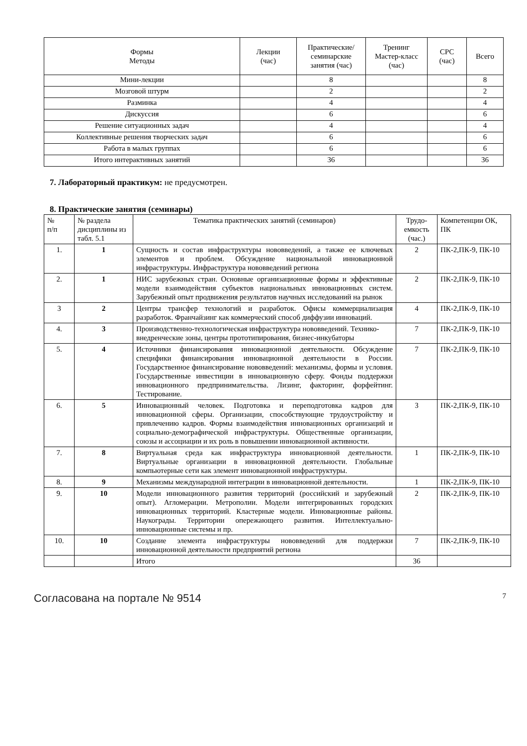| Формы Методы | Лекции (час) | Практические/ семинарские занятия (час) | Тренинг Мастер-класс (час) | СРС (час) | Всего |
| --- | --- | --- | --- | --- | --- |
| Мини-лекции | | 8 | | | 8 |
| Мозговой штурм | | 2 | | | 2 |
| Разминка | | 4 | | | 4 |
| Дискуссия | | 6 | | | 6 |
| Решение ситуационных задач | | 4 | | | 4 |
| Коллективные решения творческих задач | | 6 | | | 6 |
| Работа в малых группах | | 6 | | | 6 |
| Итого интерактивных занятий | | 36 | | | 36 |
7. Лабораторный практикум: не предусмотрен.
8. Практические занятия (семинары)
| № п/п | № раздела дисциплины из табл. 5.1 | Тематика практических занятий (семинаров) | Трудо-емкость (час.) | Компетенции ОК, ПК |
| 1. | 1 | Сущность и состав инфраструктуры нововведений, а также ее ключевых элементов и проблем. Обсуждение национальной инновационной инфраструктуры. Инфраструктура нововведений региона | 2 | ПК-2,ПК-9, ПК-10 |
| 2. | 1 | НИС зарубежных стран. Основные организационные формы и эффективные модели взаимодействия субъектов национальных инновационных систем. Зарубежный опыт продвижения результатов научных исследований на рынок | 2 | ПК-2,ПК-9, ПК-10 |
| 3 | 2 | Центры трансфер технологий и разработок. Офисы коммерциализация разработок. Франчайзинг как коммерческий способ диффузии инноваций. | 4 | ПК-2,ПК-9, ПК-10 |
| 4. | 3 | Производственно-технологическая инфраструктура нововведений. Технико-внедренческие зоны, центры прототипирования, бизнес-инкубаторы | 7 | ПК-2,ПК-9, ПК-10 |
| 5. | 4 | Источники финансирования инновационной деятельности. Обсуждение специфики финансирования инновационной деятельности в России. Государственное финансирование нововведений: механизмы, формы и условия. Государственные инвестиции в инновационную сферу. Фонды поддержки инновационного предпринимательства. Лизинг, факторинг, форфейтинг. Тестирование. | 7 | ПК-2,ПК-9, ПК-10 |
| 6. | 5 | Инновационный человек. Подготовка и переподготовка кадров для инновационной сферы. Организации, способствующие трудоустройству и привлечению кадров. Формы взаимодействия инновационных организаций и социально-демографической инфраструктуры. Общественные организации, союзы и ассоциации и их роль в повышении инновационной активности. | 3 | ПК-2,ПК-9, ПК-10 |
| 7. | 8 | Виртуальная среда как инфраструктура инновационной деятельности. Виртуальные организации в инновационной деятельности. Глобальные компьютерные сети как элемент инновационной инфраструктуры. | 1 | ПК-2,ПК-9, ПК-10 |
| 8. | 9 | Механизмы международной интеграции в инновационной деятельности. | 1 | ПК-2,ПК-9, ПК-10 |
| 9. | 10 | Модели инновационного развития территорий (российский и зарубежный опыт). Агломерации. Метрополии. Модели интегрированных городских инновационных территорий. Кластерные модели. Инновационные районы. Наукограды. Территории опережающего развития. Интеллектуально-инновационные системы и пр. | 2 | ПК-2,ПК-9, ПК-10 |
| 10. | 10 | Создание элемента инфраструктуры нововведений для поддержки инновационной деятельности предприятий региона | 7 | ПК-2,ПК-9, ПК-10 |
| | | Итого | 36 | |
Согласована на портале № 9514 7